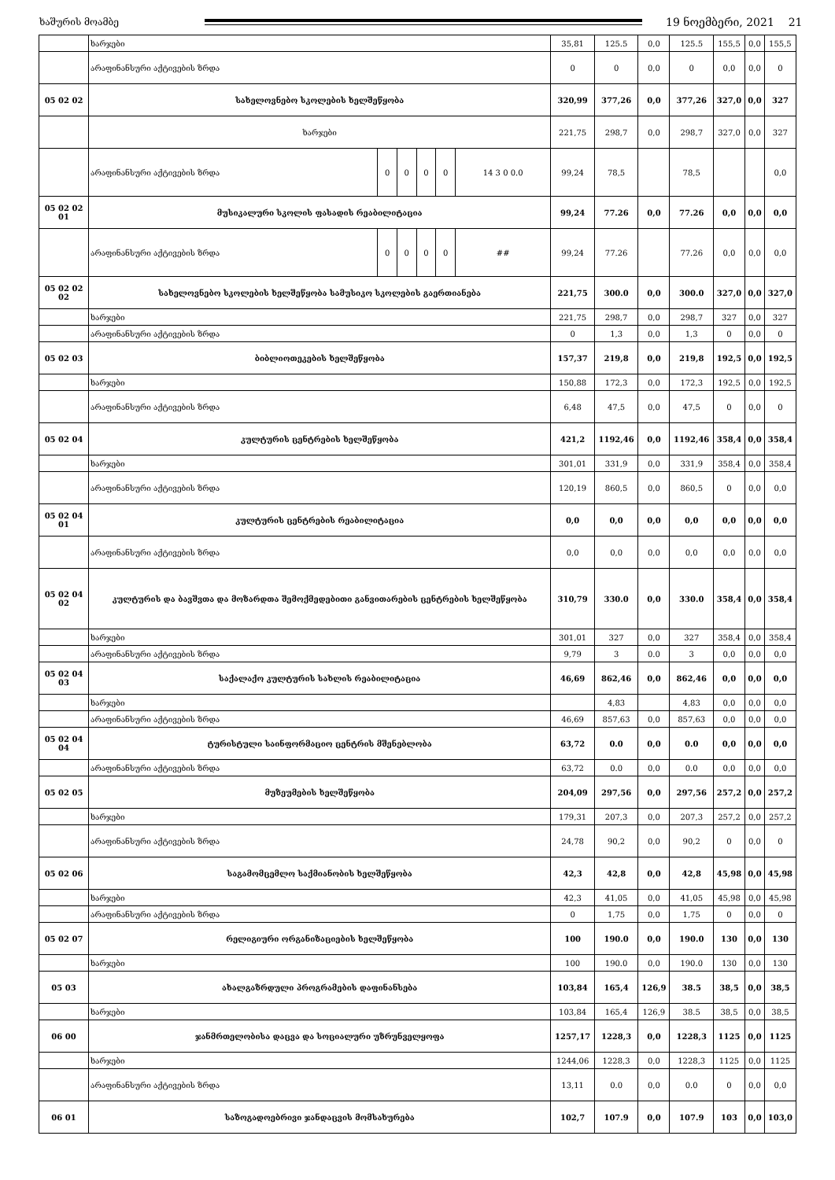ხაშურის მოამბე
19 ნოემბერი, 2021 21
| | ხარჯები | | | | | | 35,81 | 125.5 | 0,0 | 125.5 | 155,5 | 0,0 | 155,5 |
| | არაფინანსური აქტივების ზრდა | | | | | | 0 | 0 | 0,0 | 0 | 0,0 | 0,0 | 0 |
| 05 02 02 | სახელოვნებო სკოლების ხელშეწყობა | | | | | | 320,99 | 377,26 | 0,0 | 377,26 | 327,0 | 0,0 | 327 |
| | ხარჯები | | | | | | 221,75 | 298,7 | 0,0 | 298,7 | 327,0 | 0,0 | 327 |
| | არაფინანსური აქტივების ზრდა | 0 | 0 | 0 | 0 | 14 3 0 0.0 | 99,24 | 78,5 | | 78,5 | | | 0,0 |
| 05 02 02 01 | მუსიკალური სკოლის ფასადის რეაბილიტაცია | | | | | | 99,24 | 77.26 | 0,0 | 77.26 | 0,0 | 0,0 | 0,0 |
| | არაფინანსური აქტივების ზრდა | 0 | 0 | 0 | 0 | ## | 99,24 | 77.26 | | 77.26 | 0,0 | 0,0 | 0,0 |
| 05 02 02 02 | სახელოვნებო სკოლების ხელშეწყობა სამუსიკო სკოლების გაერთიანება | | | | | | 221,75 | 300.0 | 0,0 | 300.0 | 327,0 | 0,0 | 327,0 |
| | ხარჯები | | | | | | 221,75 | 298,7 | 0,0 | 298,7 | 327 | 0,0 | 327 |
| | არაფინანსური აქტივების ზრდა | | | | | | 0 | 1,3 | 0,0 | 1,3 | 0 | 0,0 | 0 |
| 05 02 03 | ბიბლიოთეკების ხელშეწყობა | | | | | | 157,37 | 219,8 | 0,0 | 219,8 | 192,5 | 0,0 | 192,5 |
| | ხარჯები | | | | | | 150,88 | 172,3 | 0,0 | 172,3 | 192,5 | 0,0 | 192,5 |
| | არაფინანსური აქტივების ზრდა | | | | | | 6,48 | 47,5 | 0,0 | 47,5 | 0 | 0,0 | 0 |
| 05 02 04 | კულტურის ცენტრების ხელშეწყობა | | | | | | 421,2 | 1192,46 | 0,0 | 1192,46 | 358,4 | 0,0 | 358,4 |
| | ხარჯები | | | | | | 301,01 | 331,9 | 0,0 | 331,9 | 358,4 | 0,0 | 358,4 |
| | არაფინანსური აქტივების ზრდა | | | | | | 120,19 | 860,5 | 0,0 | 860,5 | 0 | 0,0 | 0,0 |
| 05 02 04 01 | კულტურის ცენტრების რეაბილიტაცია | | | | | | 0,0 | 0,0 | 0,0 | 0,0 | 0,0 | 0,0 | 0,0 |
| | არაფინანსური აქტივების ზრდა | | | | | | 0,0 | 0,0 | 0,0 | 0,0 | 0,0 | 0,0 | 0,0 |
| 05 02 04 02 | კულტურის და ბავშვთა და მოზარდთა შემოქმედებითი განვითარების ცენტრების ხელშეწყობა | | | | | | 310,79 | 330.0 | 0,0 | 330.0 | 358,4 | 0,0 | 358,4 |
| | ხარჯები | | | | | | 301,01 | 327 | 0,0 | 327 | 358,4 | 0,0 | 358,4 |
| | არაფინანსური აქტივების ზრდა | | | | | | 9,79 | 3 | 0.0 | 3 | 0,0 | 0,0 | 0,0 |
| 05 02 04 03 | საქალაქო კულტურის სახლის რეაბილიტაცია | | | | | | 46,69 | 862,46 | 0,0 | 862,46 | 0,0 | 0,0 | 0,0 |
| | ხარჯები | | | | | | | 4,83 | | 4,83 | 0,0 | 0,0 | 0,0 |
| | არაფინანსური აქტივების ზრდა | | | | | | 46,69 | 857,63 | 0,0 | 857,63 | 0,0 | 0,0 | 0,0 |
| 05 02 04 04 | ტურისტული საინფორმაციო ცენტრის მშენებლობა | | | | | | 63,72 | 0.0 | 0,0 | 0.0 | 0,0 | 0,0 | 0,0 |
| | არაფინანსური აქტივების ზრდა | | | | | | 63,72 | 0.0 | 0,0 | 0.0 | 0,0 | 0,0 | 0,0 |
| 05 02 05 | მუზეუმების ხელშეწყობა | | | | | | 204,09 | 297,56 | 0,0 | 297,56 | 257,2 | 0,0 | 257,2 |
| | ხარჯები | | | | | | 179,31 | 207,3 | 0,0 | 207,3 | 257,2 | 0,0 | 257,2 |
| | არაფინანსური აქტივების ზრდა | | | | | | 24,78 | 90,2 | 0,0 | 90,2 | 0 | 0,0 | 0 |
| 05 02 06 | საგამომცემლო საქმიანობის ხელშეწყობა | | | | | | 42,3 | 42,8 | 0,0 | 42,8 | 45,98 | 0,0 | 45,98 |
| | ხარჯები | | | | | | 42,3 | 41,05 | 0,0 | 41,05 | 45,98 | 0,0 | 45,98 |
| | არაფინანსური აქტივების ზრდა | | | | | | 0 | 1,75 | 0,0 | 1,75 | 0 | 0,0 | 0 |
| 05 02 07 | რელიგიური ორგანიზაციების ხელშეწყობა | | | | | | 100 | 190.0 | 0,0 | 190.0 | 130 | 0,0 | 130 |
| | ხარჯები | | | | | | 100 | 190.0 | 0,0 | 190.0 | 130 | 0,0 | 130 |
| 05 03 | ახალგაზრდული პროგრამების დაფინანსება | | | | | | 103,84 | 165,4 | 126,9 | 38.5 | 38,5 | 0,0 | 38,5 |
| | ხარჯები | | | | | | 103,84 | 165,4 | 126,9 | 38.5 | 38,5 | 0,0 | 38,5 |
| 06 00 | ჯანმრთელობისა დაცვა და სოციალური უზრუნველყოფა | | | | | | 1257,17 | 1228,3 | 0,0 | 1228,3 | 1125 | 0,0 | 1125 |
| | ხარჯები | | | | | | 1244,06 | 1228,3 | 0,0 | 1228,3 | 1125 | 0,0 | 1125 |
| | არაფინანსური აქტივების ზრდა | | | | | | 13,11 | 0.0 | 0,0 | 0.0 | 0 | 0,0 | 0,0 |
| 06 01 | საზოგადოებრივი ჯანდაცვის მომსახურება | | | | | | 102,7 | 107.9 | 0,0 | 107.9 | 103 | 0,0 | 103,0 |